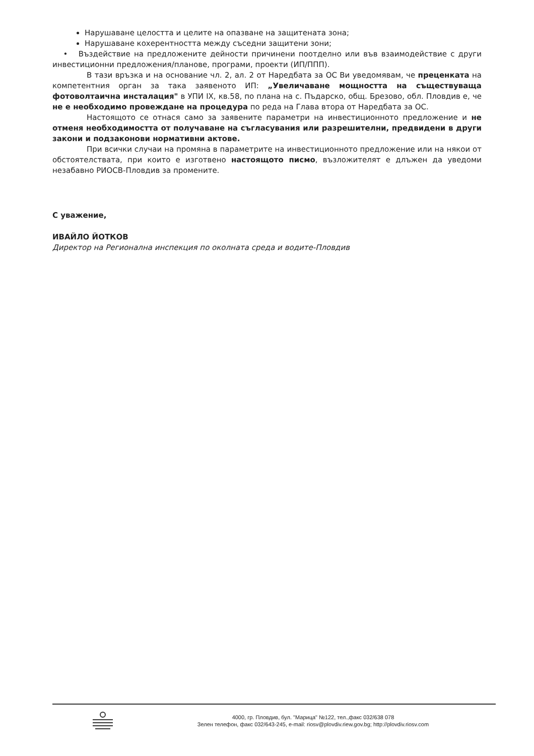Нарушаване целостта и целите на опазване на защитената зона;
Нарушаване кохерентността между съседни защитени зони;
• Въздействие на предложените дейности причинени поотделно или във взаимодействие с други инвестиционни предложения/планове, програми, проекти (ИП/ППП).
В тази връзка и на основание чл. 2, ал. 2 от Наредбата за ОС Ви уведомявам, че преценката на компетентния орган за така заявеното ИП: „Увеличаване мощността на съществуваща фотоволтаична инсталация" в УПИ IX, кв.58, по плана на с. Пъдарско, общ. Брезово, обл. Пловдив е, че не е необходимо провеждане на процедура по реда на Глава втора от Наредбата за ОС.
Настоящото се отнася само за заявените параметри на инвестиционното предложение и не отменя необходимостта от получаване на съгласувания или разрешителни, предвидени в други закони и подзаконови нормативни актове.
При всички случаи на промяна в параметрите на инвестиционното предложение или на някои от обстоятелствата, при които е изготвено настоящото писмо, възложителят е длъжен да уведоми незабавно РИОСВ-Пловдив за промените.
С уважение,
ИВАЙЛО ЙОТКОВ
Директор на Регионална инспекция по околната среда и водите-Пловдив
4000, гр. Пловдив, бул. "Марица" №122, тел.,факс 032/638 078
Зелен телефон, факс 032/643-245, e-mail: riosv@plovdiv.riew.gov.bg; http://plovdiv.riosv.com